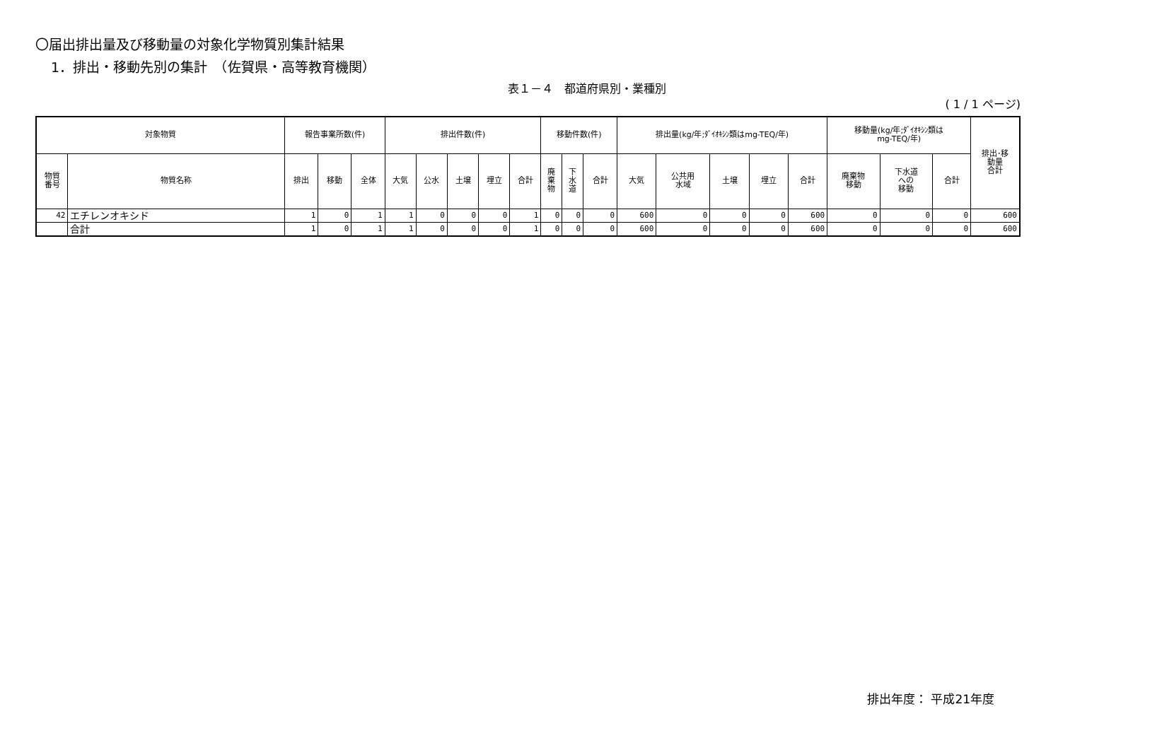〇届出排出量及び移動量の対象化学物質別集計結果
1．排出・移動先別の集計　（佐賀県・高等教育機関）
表１－４　都道府県別・業種別
( 1 / 1 ページ)
| 対象物質 | | 報告事業所数(件) | | | 排出件数(件) | | | | | 移動件数(件) | | | 排出量(kg/年;ﾀﾞｲｵｷｼﾝ類はmg-TEQ/年) | | | | | 移動量(kg/年;ﾀﾞｲｵｷｼﾝ類は mg-TEQ/年) | | | 排出･移 動量 合計 |
| --- | --- | --- | --- | --- | --- | --- | --- | --- | --- | --- | --- | --- | --- | --- | --- | --- | --- | --- | --- | --- | --- |
| 物質 番号 | 物質名称 | 排出 | 移動 | 全体 | 大気 | 公水 | 土壌 | 埋立 | 合計 | 廃 棄 物 | 下 水 道 | 合計 | 大気 | 公共用 水域 | 土壌 | 埋立 | 合計 | 廃棄物 移動 | 下水道 への 移動 | 合計 | |
| 42 | エチレンオキシド | 1 | 0 | 1 | 1 | 0 | 0 | 0 | 1 | 0 | 0 | 0 | 600 | 0 | 0 | 0 | 600 | 0 | 0 | 0 | 600 |
| | 合計 | 1 | 0 | 1 | 1 | 0 | 0 | 0 | 1 | 0 | 0 | 0 | 600 | 0 | 0 | 0 | 600 | 0 | 0 | 0 | 600 |
排出年度： 平成21年度